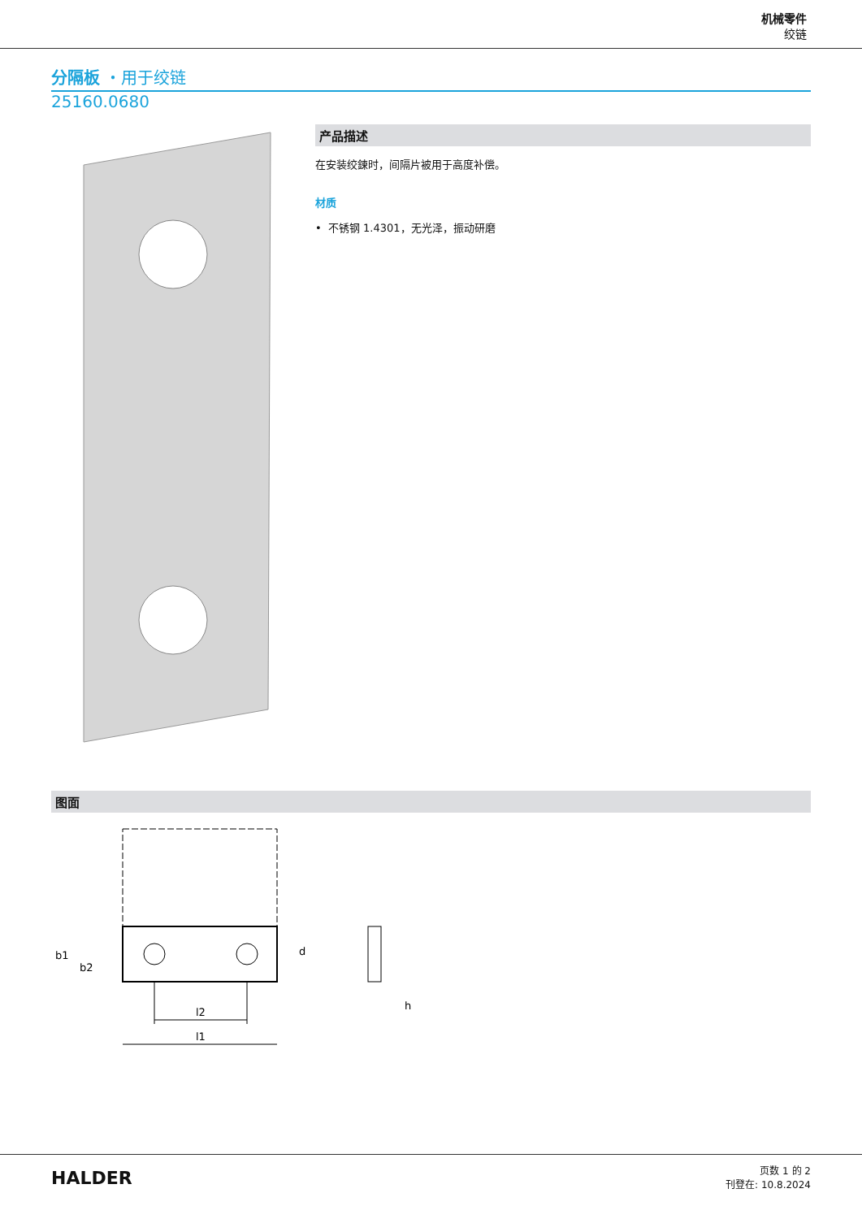机械零件
绞链
分隔板 ・用于绞链
25160.0680
产品描述
在安装绞鍊时，间隔片被用于高度补偿。
材质
• 不锈钢 1.4301，无光泽，振动研磨
图面
l2
l1
b1
b2
d
h
HALDER
页数 1 的 2
刊登在: 10.8.2024